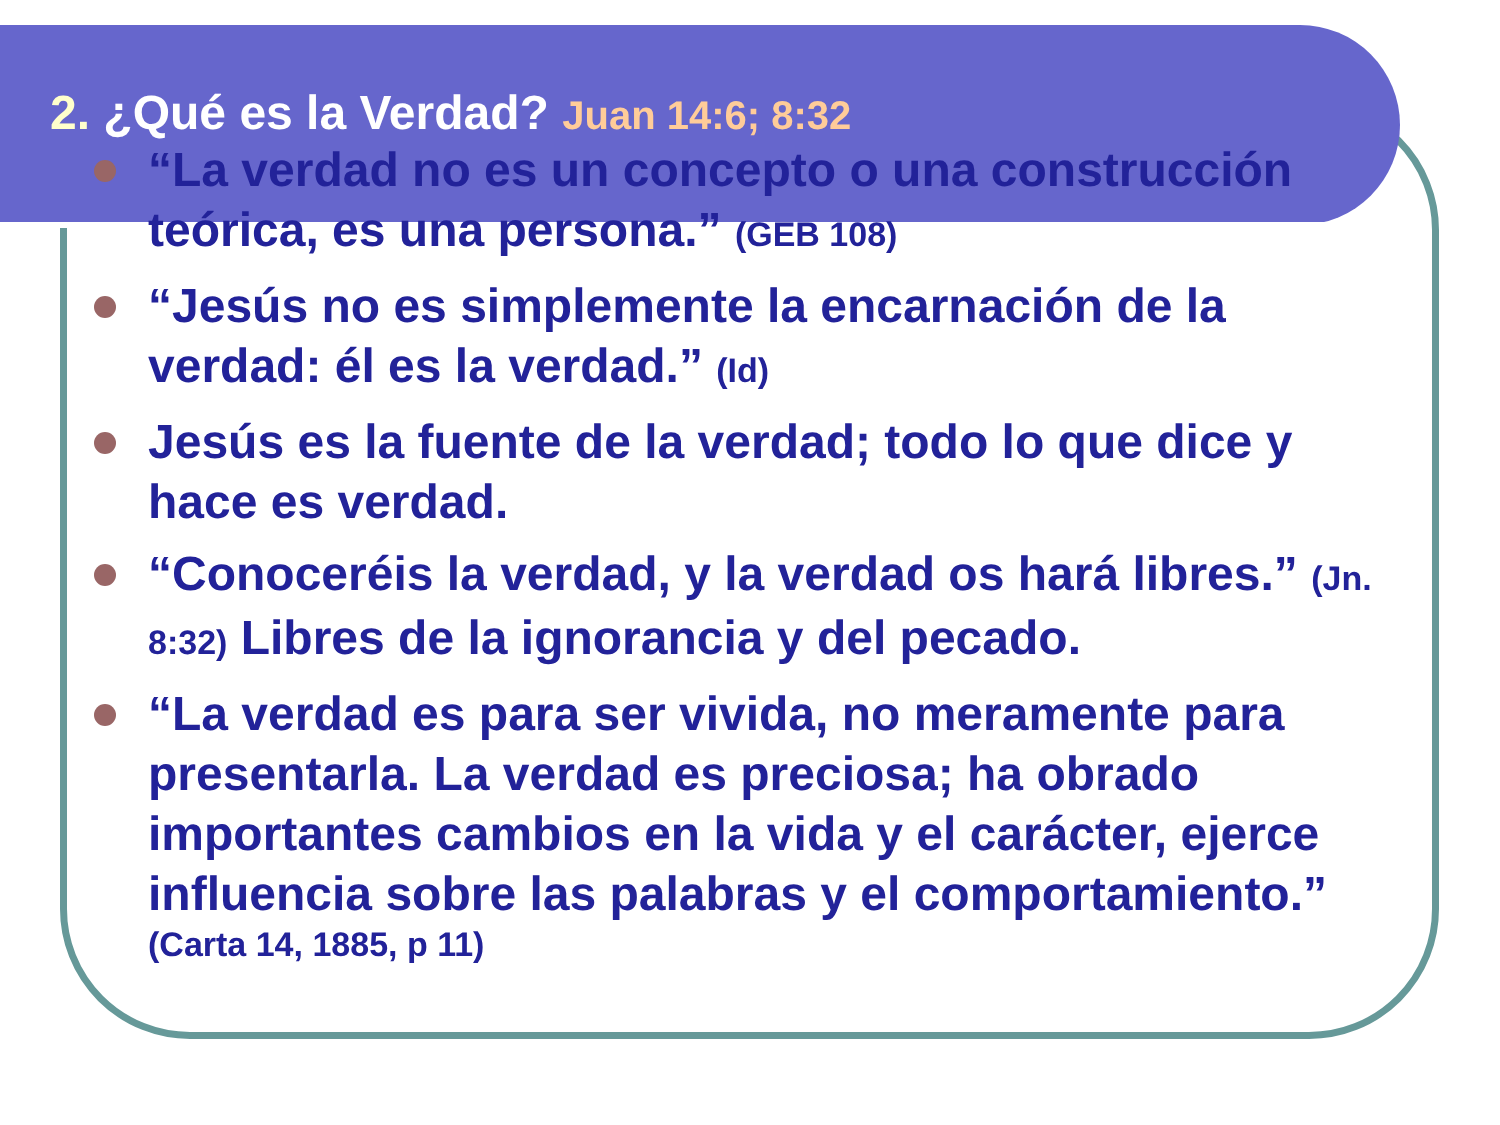2. ¿Qué es la Verdad? Juan 14:6; 8:32
“La verdad no es un concepto o una construcción teórica, es una persona.” (GEB 108)
“Jesús no es simplemente la encarnación de la verdad: él es la verdad.” (Id)
Jesús es la fuente de la verdad; todo lo que dice y hace es verdad.
“Conoceréis la verdad, y la verdad os hará libres.” (Jn. 8:32) Libres de la ignorancia y del pecado.
“La verdad es para ser vivida, no meramente para presentarla. La verdad es preciosa; ha obrado importantes cambios en la vida y el carácter, ejerce influencia sobre las palabras y el comportamiento.”
(Carta 14, 1885, p 11)